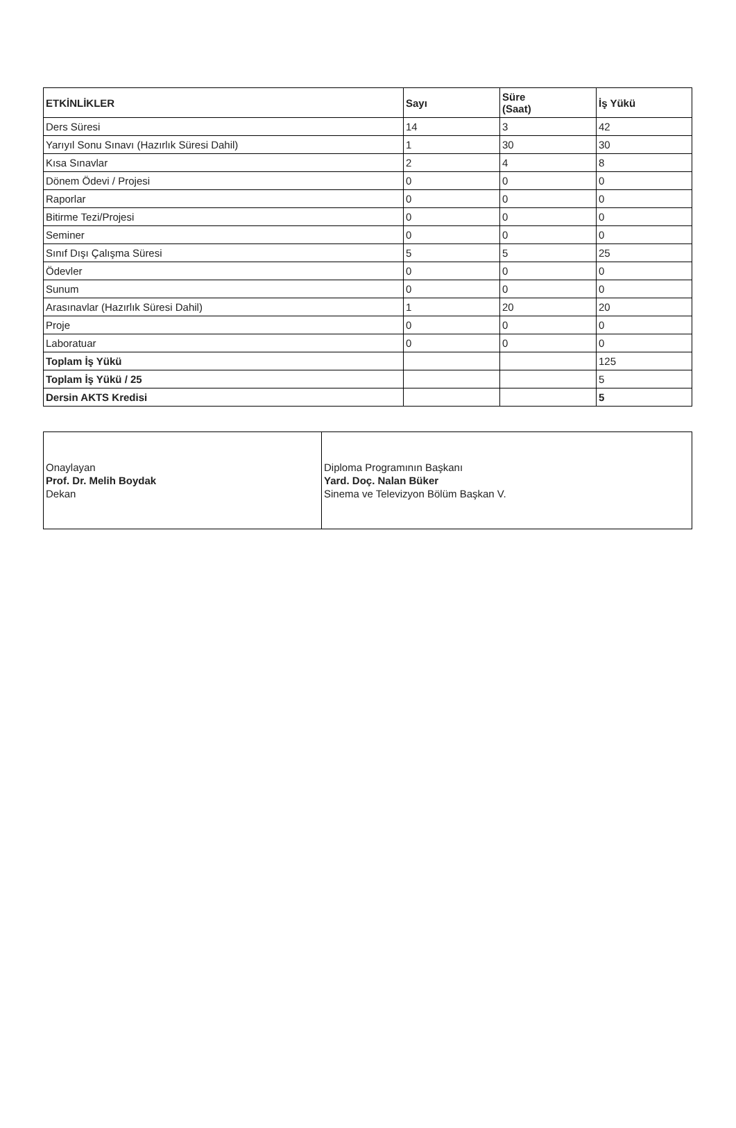| ETKİNLİKLER | Sayı | Süre (Saat) | İş Yükü |
| --- | --- | --- | --- |
| Ders Süresi | 14 | 3 | 42 |
| Yarıyıl Sonu Sınavı (Hazırlık Süresi Dahil) | 1 | 30 | 30 |
| Kısa Sınavlar | 2 | 4 | 8 |
| Dönem Ödevi / Projesi | 0 | 0 | 0 |
| Raporlar | 0 | 0 | 0 |
| Bitirme Tezi/Projesi | 0 | 0 | 0 |
| Seminer | 0 | 0 | 0 |
| Sınıf Dışı Çalışma Süresi | 5 | 5 | 25 |
| Ödevler | 0 | 0 | 0 |
| Sunum | 0 | 0 | 0 |
| Arasınavlar (Hazırlık Süresi Dahil) | 1 | 20 | 20 |
| Proje | 0 | 0 | 0 |
| Laboratuar | 0 | 0 | 0 |
| Toplam İş Yükü | | | 125 |
| Toplam İş Yükü / 25 | | | 5 |
| Dersin AKTS Kredisi | | | 5 |
| Onaylayan Prof. Dr. Melih Boydak Dekan | Diploma Programının Başkanı Yard. Doç. Nalan Büker Sinema ve Televizyon Bölüm Başkan V. |